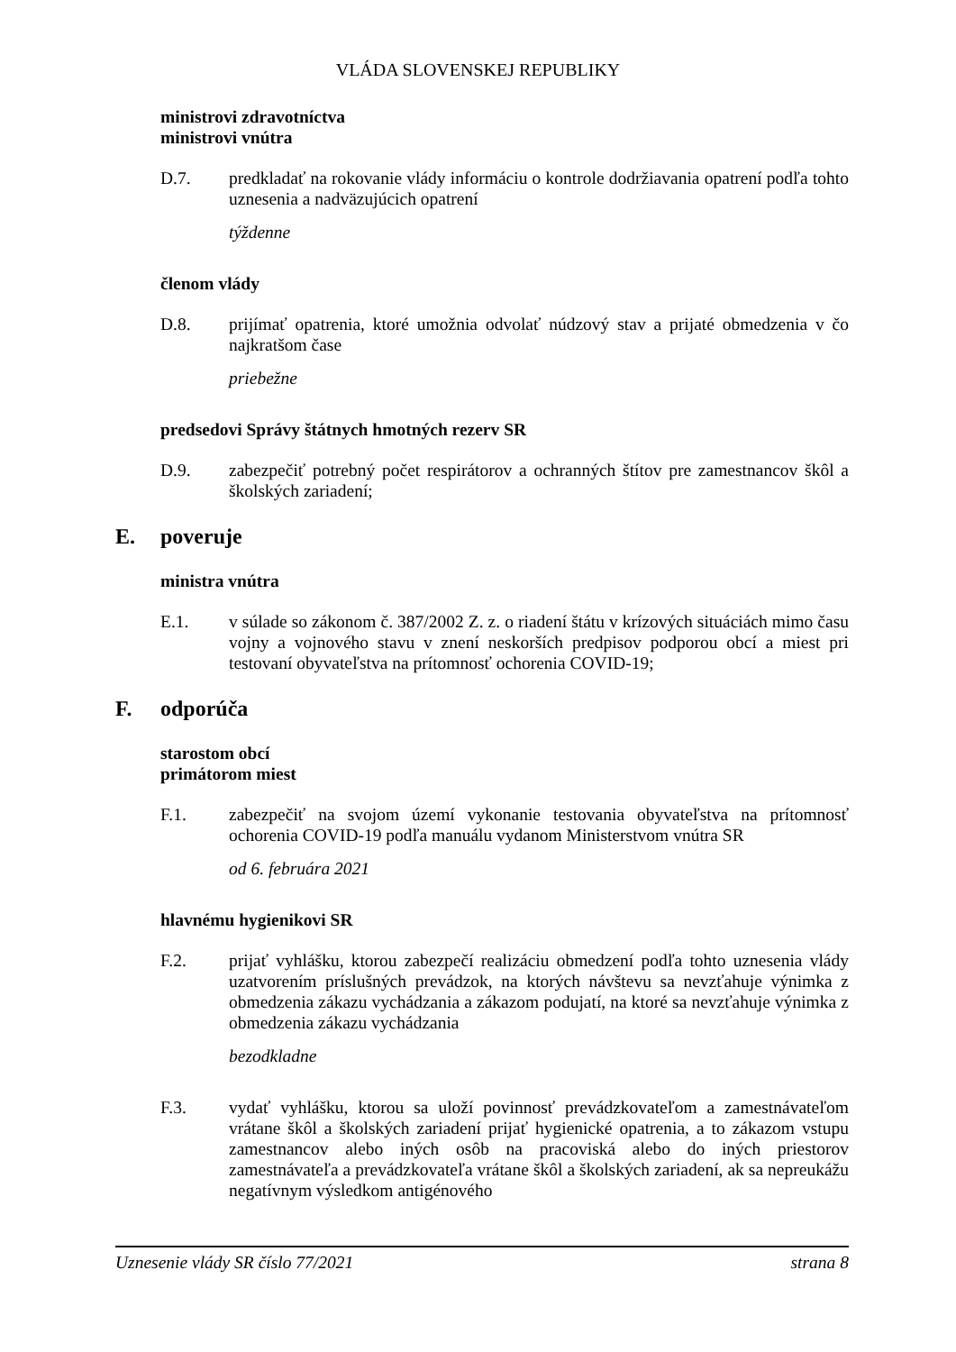VLÁDA SLOVENSKEJ REPUBLIKY
ministrovi zdravotníctva
ministrovi vnútra
D.7. predkladať na rokovanie vlády informáciu o kontrole dodržiavania opatrení podľa tohto uznesenia a nadväzujúcich opatrení
týždenne
členom vlády
D.8. prijímať opatrenia, ktoré umožnia odvolať núdzový stav a prijaté obmedzenia v čo najkratšom čase
priebežne
predsedovi Správy štátnych hmotných rezerv SR
D.9. zabezpečiť potrebný počet respirátorov a ochranných štítov pre zamestnancov škôl a školských zariadení;
E. poveruje
ministra vnútra
E.1. v súlade so zákonom č. 387/2002 Z. z. o riadení štátu v krízových situáciách mimo času vojny a vojnového stavu v znení neskorších predpisov podporou obcí a miest pri testovaní obyvateľstva na prítomnosť ochorenia COVID-19;
F. odporúča
starostom obcí
primátorom miest
F.1. zabezpečiť na svojom území vykonanie testovania obyvateľstva na prítomnosť ochorenia COVID-19 podľa manuálu vydanom Ministerstvom vnútra SR
od 6. februára 2021
hlavnému hygienikovi SR
F.2. prijať vyhlášku, ktorou zabezpečí realizáciu obmedzení podľa tohto uznesenia vlády uzatvorením príslušných prevádzok, na ktorých návštevu sa nevzťahuje výnimka z obmedzenia zákazu vychádzania a zákazom podujatí, na ktoré sa nevzťahuje výnimka z obmedzenia zákazu vychádzania
bezodkladne
F.3. vydať vyhlášku, ktorou sa uloží povinnosť prevádzkovateľom a zamestnávateľom vrátane škôl a školských zariadení prijať hygienické opatrenia, a to zákazom vstupu zamestnancov alebo iných osôb na pracoviská alebo do iných priestorov zamestnávateľa a prevádzkovateľa vrátane škôl a školských zariadení, ak sa nepreukážu negatívnym výsledkom antigénového
Uznesenie vlády SR číslo 77/2021 strana 8